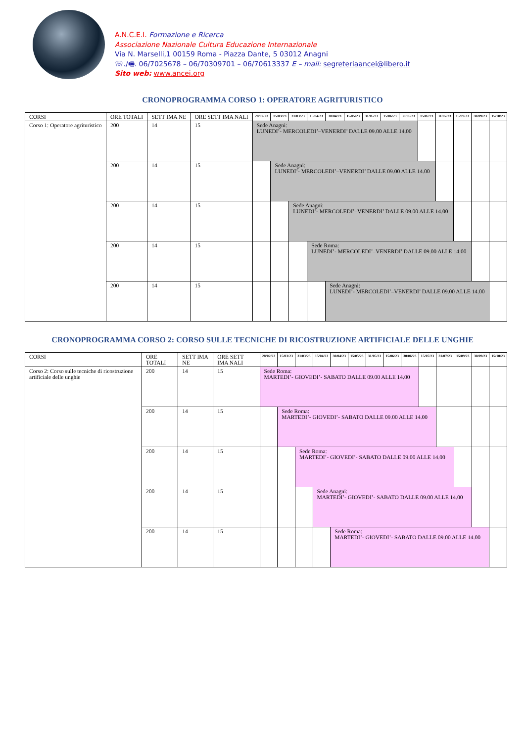A.N.C.E.I. Formazione e Ricerca
Associazione Nazionale Cultura Educazione Internazionale
Via N. Marselli,1 00159 Roma - Piazza Dante, 5 03012 Anagni
☏./🖷. 06/7025678 – 06/70309701 – 06/70613337 E – mail: segreteriaancei@libero.it
Sito web: www.ancei.org
CRONOPROGRAMMA CORSO 1: OPERATORE AGRITURISTICO
| CORSI | ORE TOTALI | SETT IMA NE | ORE SETT IMA NALI | 28/02/23 | 15/03/23 | 31/03/23 | 15/04/23 | 30/04/23 | 15/05/23 | 31/05/23 | 15/06/23 | 30/06/23 | 15/07/23 | 31/07/23 | 15/09/23 | 30/09/23 | 15/10/23 |
| --- | --- | --- | --- | --- | --- | --- | --- | --- | --- | --- | --- | --- | --- | --- | --- | --- | --- |
| Corso 1: Operatore agrituristico | 200 | 14 | 15 | Sede Anagni: LUNEDI’- MERCOLEDI’–VENERDI’ DALLE 09.00 ALLE 14.00 | | | | | | | | | | | | | |
| | 200 | 14 | 15 | | Sede Anagni: LUNEDI’- MERCOLEDI’–VENERDI’ DALLE 09.00 ALLE 14.00 | | | | | | | | | | | | |
| | 200 | 14 | 15 | | | Sede Anagni: LUNEDI’- MERCOLEDI’–VENERDI’ DALLE 09.00 ALLE 14.00 | | | | | | | | | | | |
| | 200 | 14 | 15 | | | | Sede Roma: LUNEDI’- MERCOLEDI’–VENERDI’ DALLE 09.00 ALLE 14.00 | | | | | | | | | | |
| | 200 | 14 | 15 | | | | | Sede Anagni: LUNEDI’- MERCOLEDI’–VENERDI’ DALLE 09.00 ALLE 14.00 | | | | | | | | | |
CRONOPROGRAMMA CORSO 2: CORSO SULLE TECNICHE DI RICOSTRUZIONE ARTIFICIALE DELLE UNGHIE
| CORSI | ORE TOTALI | SETT IMA NE | ORE SETT IMA NALI | 28/02/23 | 15/03/23 | 31/03/23 | 15/04/23 | 30/04/23 | 15/05/23 | 31/05/23 | 15/06/23 | 30/06/23 | 15/07/23 | 31/07/23 | 15/09/23 | 30/09/23 | 15/10/23 |
| --- | --- | --- | --- | --- | --- | --- | --- | --- | --- | --- | --- | --- | --- | --- | --- | --- | --- |
| Corso 2: Corso sulle tecniche di ricostruzione artificiale delle unghie | 200 | 14 | 15 | Sede Roma: MARTEDI’- GIOVEDI’- SABATO DALLE 09.00 ALLE 14.00 | | | | | | | | | | | | | |
| | 200 | 14 | 15 | | Sede Roma: MARTEDI’- GIOVEDI’- SABATO DALLE 09.00 ALLE 14.00 | | | | | | | | | | | | |
| | 200 | 14 | 15 | | | Sede Roma: MARTEDI’- GIOVEDI’- SABATO DALLE 09.00 ALLE 14.00 | | | | | | | | | | | |
| | 200 | 14 | 15 | | | | Sede Anagni: MARTEDI’- GIOVEDI’- SABATO DALLE 09.00 ALLE 14.00 | | | | | | | | | | |
| | 200 | 14 | 15 | | | | | Sede Roma: MARTEDI’- GIOVEDI’- SABATO DALLE 09.00 ALLE 14.00 | | | | | | | | | |